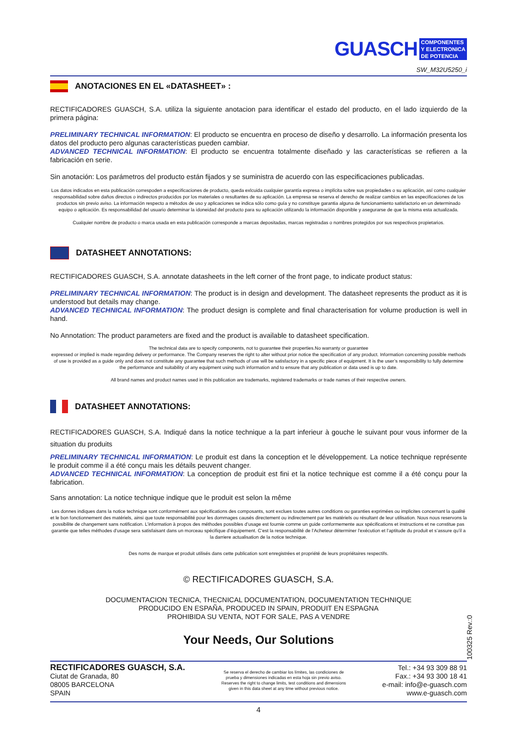GUASCH
COMPONENTES
Y ELECTRONICA
DE POTENCIA
SW_M32U5250_i
ANOTACIONES EN EL «DATASHEET» :
RECTIFICADORES GUASCH, S.A. utiliza la siguiente anotacion para identificar el estado del producto, en el lado izquierdo de la primera página:
PRELIMINARY TECHNICAL INFORMATION: El producto se encuentra en proceso de diseño y desarrollo. La información presenta los datos del producto pero algunas características pueden cambiar.
ADVANCED TECHNICAL INFORMATION: El producto se encuentra totalmente diseñado y las características se refieren a la fabricación en serie.
Sin anotación: Los parámetros del producto están fijados y se suministra de acuerdo con las especificaciones publicadas.
Los datos indicados en esta publicación correspoden a especificaciones de producto, queda exlcuida cualquier garantía expresa o implícita sobre sus propiedades o su aplicación, así como cualquier responsabilidad sobre daños directos o indirectos producidos por los materiales o resultantes de su aplicación. La empresa se reserva el derecho de realizar cambios en las especificaciones de los productos sin previo aviso. La información respecto a métodos de uso y aplicaciones se indica sólo como guía y no constituye garantia alguna de funcionamiento satisfactorio en un determinado equipo o aplicación. Es responsabilidad del usuario determinar la idoneidad del producto para su aplicación utilizando la información disponible y asegurarse de que la misma esta actualizada.
Cualquier nombre de producto o marca usada en esta publicación corresponde a marcas depositadas, marcas registradas o nombres protegidos por sus respectivos propietarios.
DATASHEET ANNOTATIONS:
RECTIFICADORES GUASCH, S.A. annotate datasheets in the left corner of the front page, to indicate product status:
PRELIMINARY TECHNICAL INFORMATION: The product is in design and development. The datasheet represents the product as it is understood but details may change.
ADVANCED TECHNICAL INFORMATION: The product design is complete and final characterisation for volume production is well in hand.
No Annotation: The product parameters are fixed and the product is available to datasheet specification.
The technical data are to specify components, not to guarantee their properties.No warranty or guarantee
expressed or implied is made regarding delivery or performance. The Company reserves the right to alter without prior notice the specification of any product. Information concerning possible methods of use is provided as a guide only and does not constitute any guarantee that such methods of use will be satisfactory in a specific piece of equipment. It is the user’s responsibility to fully determine the performance and suitability of any equipment using such information and to ensure that any publication or data used is up to date.
All brand names and product names used in this publication are trademarks, registered trademarks or trade names of their respective owners.
DATASHEET ANNOTATIONS:
RECTIFICADORES GUASCH, S.A. Indiqué dans la notice technique a la part inferieur à gouche le suivant pour vous informer de la situation du produits
PRELIMINARY TECHNICAL INFORMATION: Le produit est dans la conception et le développement. La notice technique représente le produit comme il a été conçu mais les détails peuvent changer.
ADVANCED TECHNICAL INFORMATION: La conception de produit est fini et la notice technique est comme il a été conçu pour la fabrication.
Sans annotation: La notice technique indique que le produit est selon la même
Les donnes indiques dans la notice technique sont conformément aux spécifications des composants, sont exclues toutes autres conditions ou garanties exprimées ou implicites concernant la qualité et le bon fonctionnement des matériels, ainsi que toute responsabilité pour les dommages causés directement ou indirectement par les matériels ou résultant de leur utilisation. Nous nous reservons la possibilite de changement sans notification. L’information à propos des méthodes possibles d’usage est fournie comme un guide conformemente aux spécifications et instructions et ne constitue pas garantie que telles méthodes d’usage sera satisfaisant dans un morceau spécifique d’équipement. C’est la responsabilité de l’Acheteur déterminer l’exécution et l’aptitude du produit et s’assure qu’il a la darriere actualisation de la notice technique.
Des noms de marque et produit utilisés dans cette publication sont enregistrées et propriété de leurs propriétaires respectifs.
© RECTIFICADORES GUASCH, S.A.
DOCUMENTACION TECNICA, THECNICAL DOCUMENTATION, DOCUMENTATION TECHNIQUE
PRODUCIDO EN ESPAÑA, PRODUCED IN SPAIN, PRODUIT EN ESPAGNA
PROHIBIDA SU VENTA, NOT FOR SALE, PAS A VENDRE
Your Needs, Our Solutions
100325 Rev.:0
RECTIFICADORES GUASCH, S.A.
Ciutat de Granada, 80
08005 BARCELONA
SPAIN
Se reserva el derecho de cambiar los límites, las condiciones de
prueba y dimensiones indicadas en esta hoja sin previo aviso.
Reserves the right to change limits, test conditions and dimensions
given in this data sheet at any time without previous notice.
Tel.: +34 93 309 88 91
Fax.: +34 93 300 18 41
e-mail: info@e-guasch.com
www.e-guasch.com
4